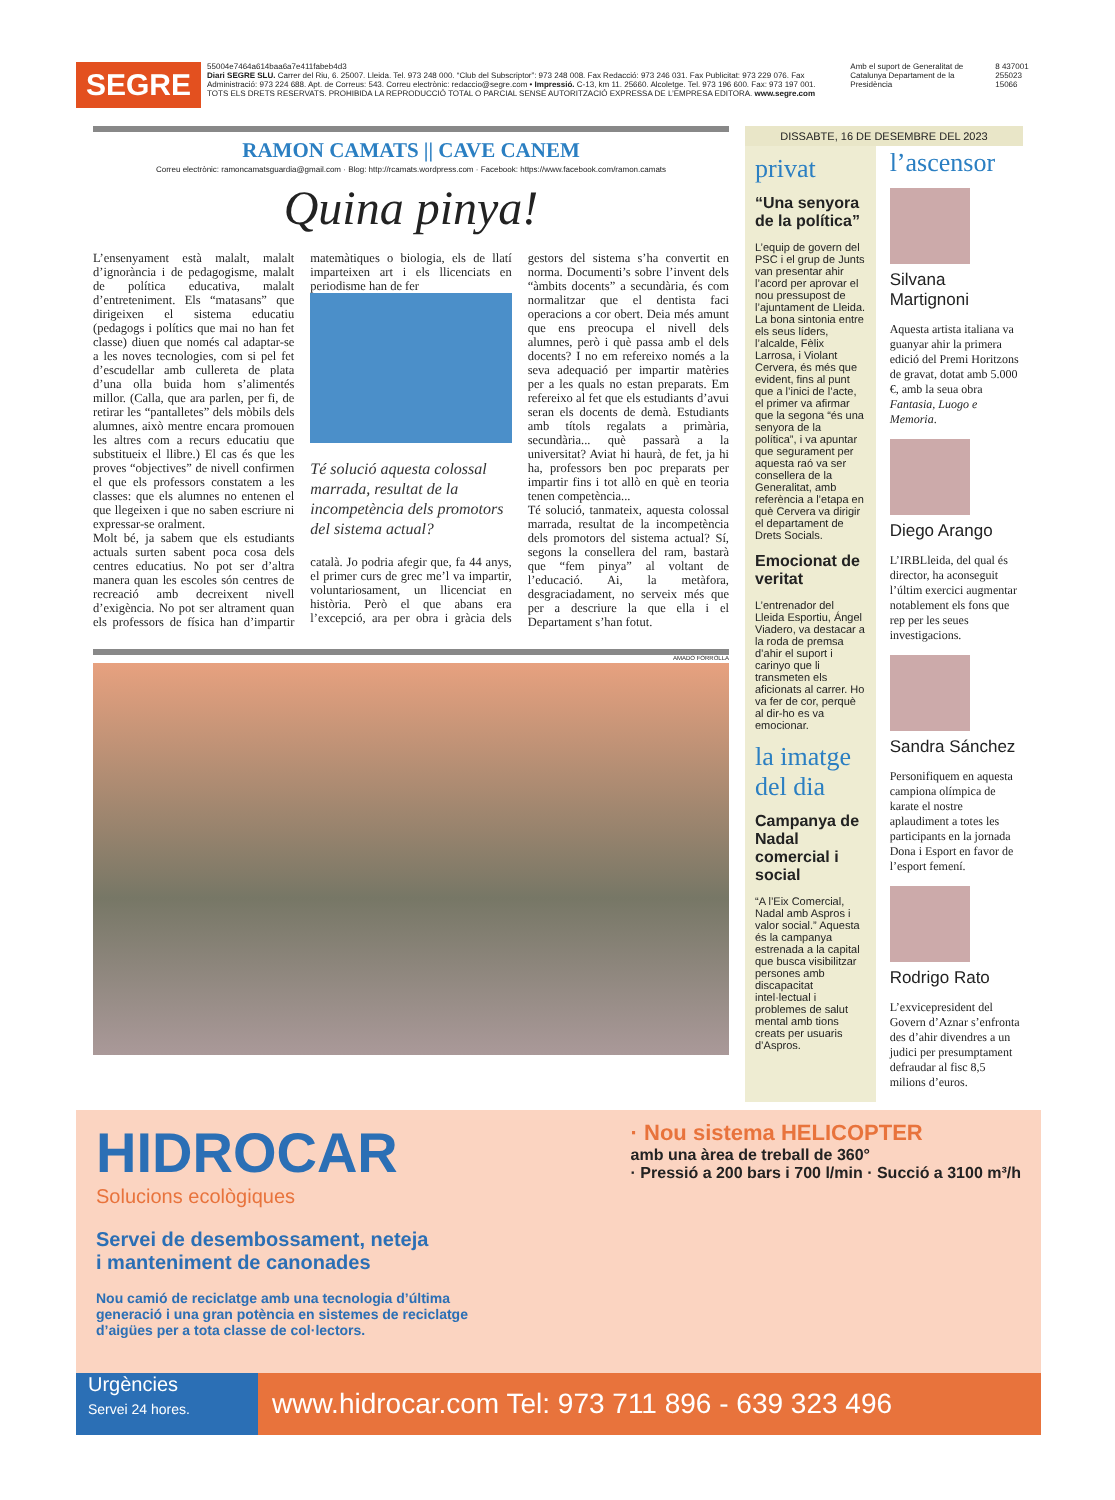SEGRE
55004e7464a614baa6a7e411fabeb4d3
Diari SEGRE SLU. Carrer del Riu, 6. 25007. Lleida. Tel. 973 248 000. “Club del Subscriptor”: 973 248 008. Fax Redacció: 973 246 031. Fax Publicitat: 973 229 076. Fax Administració: 973 224 688. Apt. de Correus: 543. Correu electrònic: redaccio@segre.com • Impressió. C-13, km 11. 25660. Alcoletge. Tel. 973 196 600. Fax: 973 197 001.
TOTS ELS DRETS RESERVATS. PROHIBIDA LA REPRODUCCIÓ TOTAL O PARCIAL SENSE AUTORITZACIÓ EXPRESSA DE L’EMPRESA EDITORA. www.segre.com
Amb el suport de Generalitat de Catalunya Departament de la Presidència
8 437001 255023 15066
RAMON CAMATS || CAVE CANEM
Correu electrònic: ramoncamatsguardia@gmail.com · Blog: http://rcamats.wordpress.com · Facebook: https://www.facebook.com/ramon.camats
Quina pinya!
L’ensenyament està malalt, malalt d’ignorància i de pedagogisme, malalt de política educativa, malalt d’entreteniment. Els “matasans” que dirigeixen el sistema educatiu (pedagogs i polítics que mai no han fet classe) diuen que només cal adaptar-se a les noves tecnologies, com si pel fet d’escudellar amb cullereta de plata d’una olla buida hom s’alimentés millor. (Calla, que ara parlen, per fi, de retirar les “pantalletes” dels mòbils dels alumnes, això mentre encara promouen les altres com a recurs educatiu que substitueix el llibre.) El cas és que les proves “objectives” de nivell confirmen el que els professors constatem a les classes: que els alumnes no entenen el que llegeixen i que no saben escriure ni expressar-se oralment.
Molt bé, ja sabem que els estudiants actuals surten sabent poca cosa dels centres educatius. No pot ser d’altra manera quan les escoles són centres de recreació amb decreixent nivell d’exigència. No pot ser altrament quan els professors de física han d’impartir matemàtiques o biologia, els de llatí imparteixen art i els llicenciats en periodisme han de fer
Té solució aquesta colossal marrada, resultat de la incompetència dels promotors del sistema actual?
català. Jo podria afegir que, fa 44 anys, el primer curs de grec me’l va impartir, voluntariosament, un llicenciat en història. Però el que abans era l’excepció, ara per obra i gràcia dels gestors del sistema s’ha convertit en norma. Documenti’s sobre l’invent dels “àmbits docents” a secundària, és com normalitzar que el dentista faci operacions a cor obert. Deia més amunt que ens preocupa el nivell dels alumnes, però i què passa amb el dels docents? I no em refereixo només a la seva adequació per impartir matèries per a les quals no estan preparats. Em refereixo al fet que els estudiants d’avui seran els docents de demà. Estudiants amb títols regalats a primària, secundària... què passarà a la universitat? Aviat hi haurà, de fet, ja hi ha, professors ben poc preparats per impartir fins i tot allò en què en teoria tenen competència...
Té solució, tanmateix, aquesta colossal marrada, resultat de la incompetència dels promotors del sistema actual? Sí, segons la consellera del ram, bastarà que “fem pinya” al voltant de l’educació. Ai, la metàfora, desgraciadament, no serveix més que per a descriure la que ella i el Departament s’han fotut.
AMADO FORROLLA
DISSABTE, 16 DE DESEMBRE DEL 2023
privat
“Una senyora de la política”
L’equip de govern del PSC i el grup de Junts van presentar ahir l’acord per aprovar el nou pressupost de l’ajuntament de Lleida. La bona sintonia entre els seus líders, l’alcalde, Fèlix Larrosa, i Violant Cervera, és més que evident, fins al punt que a l’inici de l’acte, el primer va afirmar que la segona “és una senyora de la política”, i va apuntar que segurament per aquesta raó va ser consellera de la Generalitat, amb referència a l’etapa en què Cervera va dirigir el departament de Drets Socials.
Emocionat de veritat
L’entrenador del Lleida Esportiu, Ángel Viadero, va destacar a la roda de premsa d’ahir el suport i carinyo que li transmeten els aficionats al carrer. Ho va fer de cor, perquè al dir-ho es va emocionar.
la imatge del dia
Campanya de Nadal comercial i social
“A l’Eix Comercial, Nadal amb Aspros i valor social.” Aquesta és la campanya estrenada a la capital que busca visibilitzar persones amb discapacitat intel·lectual i problemes de salut mental amb tions creats per usuaris d’Aspros.
l’ascensor
Silvana Martignoni
Aquesta artista italiana va guanyar ahir la primera edició del Premi Horitzons de gravat, dotat amb 5.000 €, amb la seua obra Fantasia, Luogo e Memoria.
Diego Arango
L’IRBLleida, del qual és director, ha aconseguit l’últim exercici augmentar notablement els fons que rep per les seues investigacions.
Sandra Sánchez
Personifiquem en aquesta campiona olímpica de karate el nostre aplaudiment a totes les participants en la jornada Dona i Esport en favor de l’esport femení.
Rodrigo Rato
L’exvicepresident del Govern d’Aznar s’enfronta des d’ahir divendres a un judici per presumptament defraudar al fisc 8,5 milions d’euros.
HIDROCAR
Solucions ecològiques
Servei de desembossament, neteja
i manteniment de canonades
Nou camió de reciclatge amb una tecnologia d’última
generació i una gran potència en sistemes de reciclatge
d’aigües per a tota classe de col·lectors.
· Nou sistema HELICOPTER
amb una àrea de treball de 360°
· Pressió a 200 bars i 700 l/min · Succió a 3100 m³/h
Urgències
Servei 24 hores.
www.hidrocar.com Tel: 973 711 896 - 639 323 496